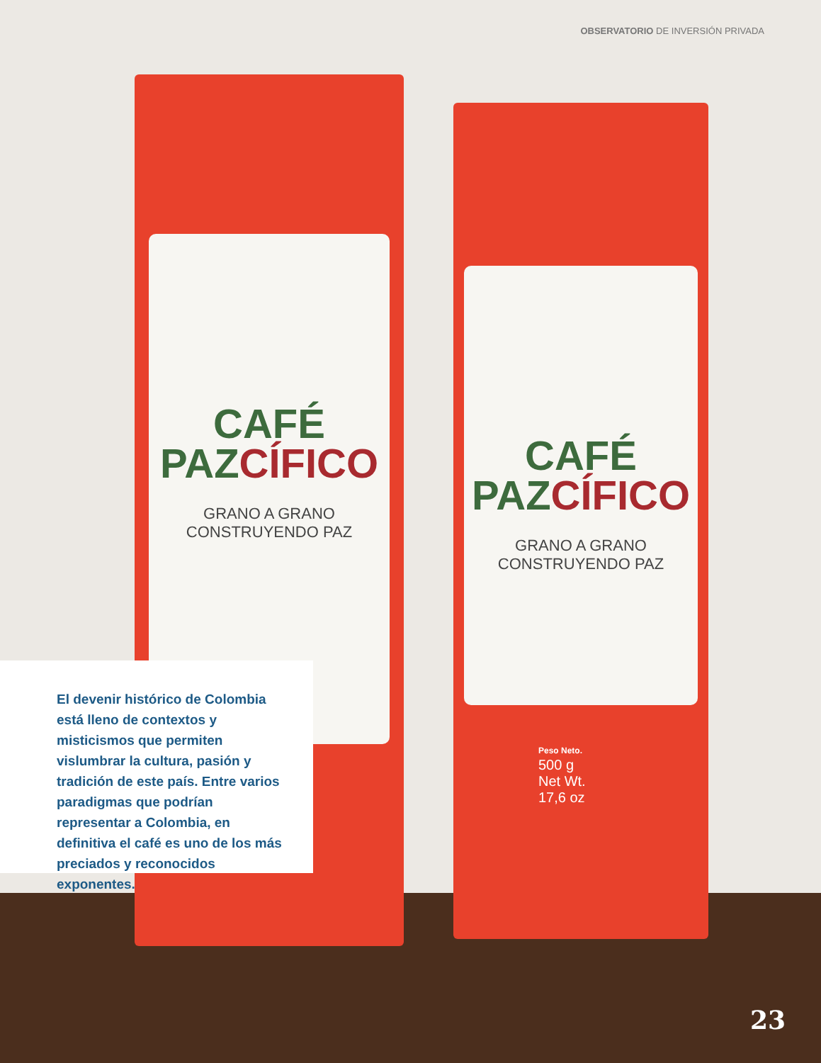OBSERVATORIO DE INVERSIÓN PRIVADA
CAFÉ
PAZCÍFICO
GRANO A GRANO
CONSTRUYENDO PAZ
CAFÉ
PAZCÍFICO
GRANO A GRANO
CONSTRUYENDO PAZ
Peso Neto.
500 g
Net Wt.
17,6 oz
El devenir histórico de Colombia está lleno de contextos y misticismos que permiten vislumbrar la cultura, pasión y tradición de este país. Entre varios paradigmas que podrían representar a Colombia, en definitiva el café es uno de los más preciados y reconocidos exponentes.
23